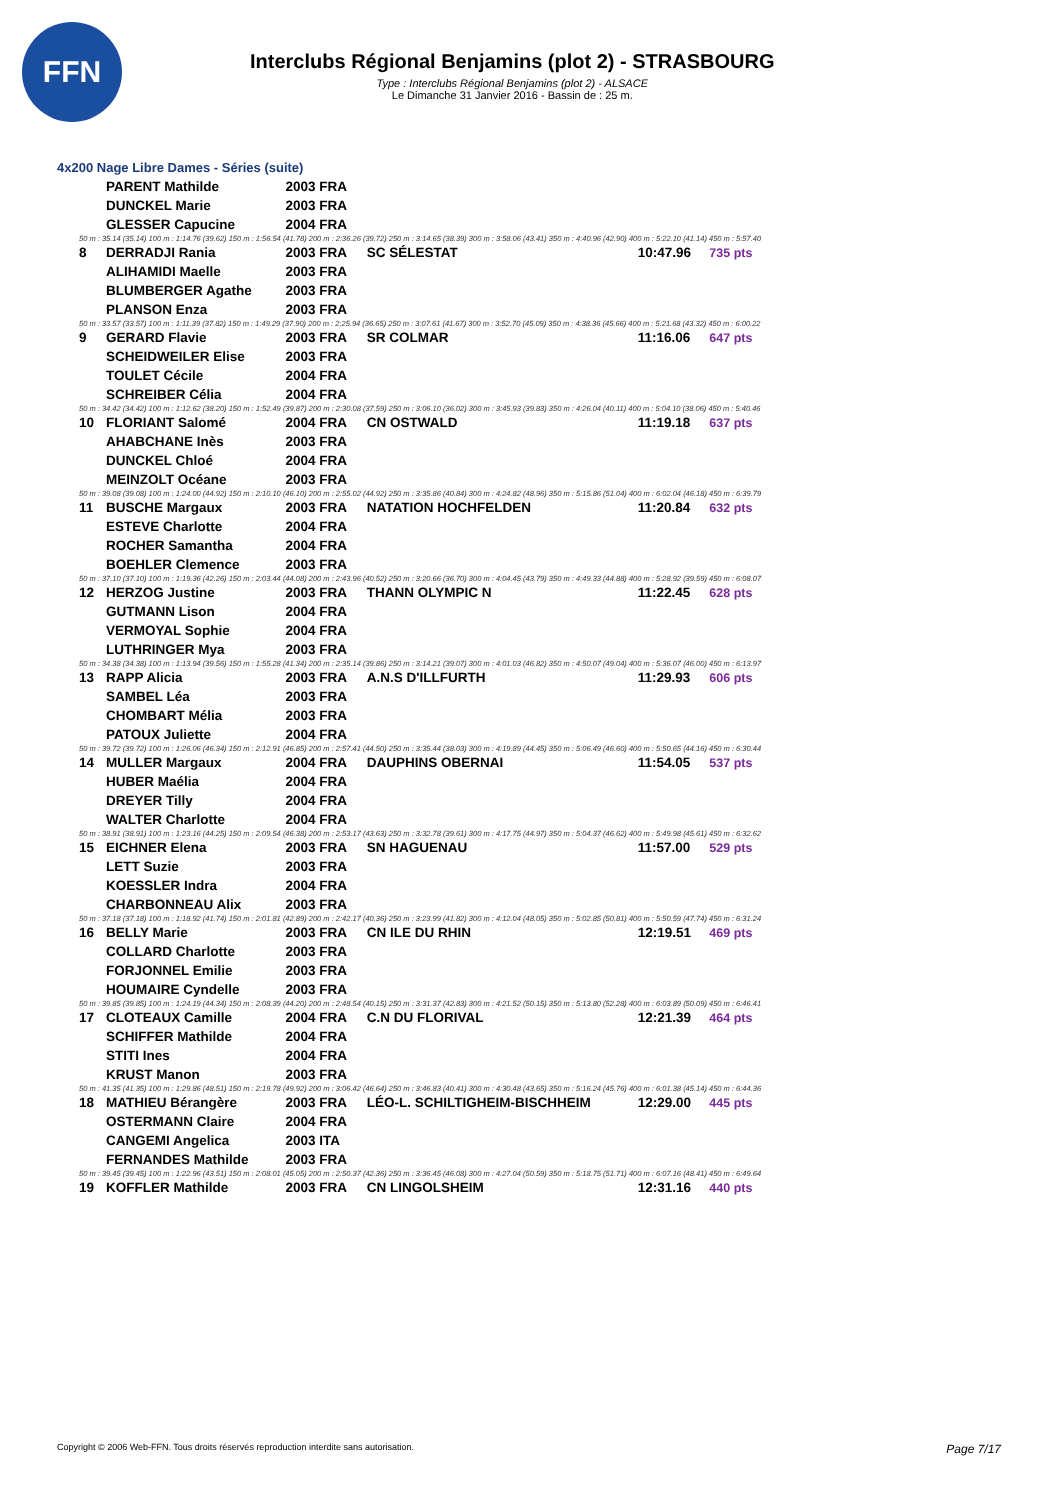FFN
Interclubs Régional Benjamins (plot 2) - STRASBOURG
Type : Interclubs Régional Benjamins (plot 2) - ALSACE
Le Dimanche 31 Janvier 2016 - Bassin de : 25 m.
4x200 Nage Libre Dames - Séries (suite)
| | PARENT Mathilde | 2003 FRA | | | |
| | DUNCKEL Marie | 2003 FRA | | | |
| | GLESSER Capucine | 2004 FRA | | | |
| 50 m : 35.14 (35.14) 100 m : 1:14.76 (39.62) 150 m : 1:56.54 (41.78) 200 m : 2:36.26 (39.72) 250 m : 3:14.65 (38.39) 300 m : 3:58.06 (43.41) 350 m : 4:40.96 (42.90) 400 m : 5:22.10 (41.14) 450 m : 5:57.40 | | | | | |
| 8 | DERRADJI Rania | 2003 FRA | SC SÉLESTAT | 10:47.96 | 735 pts |
| | ALIHAMIDI Maelle | 2003 FRA | | | |
| | BLUMBERGER Agathe | 2003 FRA | | | |
| | PLANSON Enza | 2003 FRA | | | |
| 50 m : 33.57 (33.57) 100 m : 1:11.39 (37.82) 150 m : 1:49.29 (37.90) 200 m : 2:25.94 (36.65) 250 m : 3:07.61 (41.67) 300 m : 3:52.70 (45.09) 350 m : 4:38.36 (45.66) 400 m : 5:21.68 (43.32) 450 m : 6:00.22 | | | | | |
| 9 | GERARD Flavie | 2003 FRA | SR COLMAR | 11:16.06 | 647 pts |
| | SCHEIDWEILER Elise | 2003 FRA | | | |
| | TOULET Cécile | 2004 FRA | | | |
| | SCHREIBER Célia | 2004 FRA | | | |
| 50 m : 34.42 (34.42) 100 m : 1:12.62 (38.20) 150 m : 1:52.49 (39.87) 200 m : 2:30.08 (37.59) 250 m : 3:06.10 (36.02) 300 m : 3:45.93 (39.83) 350 m : 4:26.04 (40.11) 400 m : 5:04.10 (38.06) 450 m : 5:40.46 | | | | | |
| 10 | FLORIANT Salomé | 2004 FRA | CN OSTWALD | 11:19.18 | 637 pts |
| | AHABCHANE Inès | 2003 FRA | | | |
| | DUNCKEL Chloé | 2004 FRA | | | |
| | MEINZOLT Océane | 2003 FRA | | | |
| 50 m : 39.08 (39.08) 100 m : 1:24.00 (44.92) 150 m : 2:10.10 (46.10) 200 m : 2:55.02 (44.92) 250 m : 3:35.86 (40.84) 300 m : 4:24.82 (48.96) 350 m : 5:15.86 (51.04) 400 m : 6:02.04 (46.18) 450 m : 6:39.79 | | | | | |
| 11 | BUSCHE Margaux | 2003 FRA | NATATION HOCHFELDEN | 11:20.84 | 632 pts |
| | ESTEVE Charlotte | 2004 FRA | | | |
| | ROCHER Samantha | 2004 FRA | | | |
| | BOEHLER Clemence | 2003 FRA | | | |
| 50 m : 37.10 (37.10) 100 m : 1:19.36 (42.26) 150 m : 2:03.44 (44.08) 200 m : 2:43.96 (40.52) 250 m : 3:20.66 (36.70) 300 m : 4:04.45 (43.79) 350 m : 4:49.33 (44.88) 400 m : 5:28.92 (39.59) 450 m : 6:08.07 | | | | | |
| 12 | HERZOG Justine | 2003 FRA | THANN OLYMPIC N | 11:22.45 | 628 pts |
| | GUTMANN Lison | 2004 FRA | | | |
| | VERMOYAL Sophie | 2004 FRA | | | |
| | LUTHRINGER Mya | 2003 FRA | | | |
| 50 m : 34.38 (34.38) 100 m : 1:13.94 (39.56) 150 m : 1:55.28 (41.34) 200 m : 2:35.14 (39.86) 250 m : 3:14.21 (39.07) 300 m : 4:01.03 (46.82) 350 m : 4:50.07 (49.04) 400 m : 5:36.07 (46.00) 450 m : 6:13.97 | | | | | |
| 13 | RAPP Alicia | 2003 FRA | A.N.S D'ILLFURTH | 11:29.93 | 606 pts |
| | SAMBEL Léa | 2003 FRA | | | |
| | CHOMBART Mélia | 2003 FRA | | | |
| | PATOUX Juliette | 2004 FRA | | | |
| 50 m : 39.72 (39.72) 100 m : 1:26.06 (46.34) 150 m : 2:12.91 (46.85) 200 m : 2:57.41 (44.50) 250 m : 3:35.44 (38.03) 300 m : 4:19.89 (44.45) 350 m : 5:06.49 (46.60) 400 m : 5:50.65 (44.16) 450 m : 6:30.44 | | | | | |
| 14 | MULLER Margaux | 2004 FRA | DAUPHINS OBERNAI | 11:54.05 | 537 pts |
| | HUBER Maélia | 2004 FRA | | | |
| | DREYER Tilly | 2004 FRA | | | |
| | WALTER Charlotte | 2004 FRA | | | |
| 50 m : 38.91 (38.91) 100 m : 1:23.16 (44.25) 150 m : 2:09.54 (46.38) 200 m : 2:53.17 (43.63) 250 m : 3:32.78 (39.61) 300 m : 4:17.75 (44.97) 350 m : 5:04.37 (46.62) 400 m : 5:49.98 (45.61) 450 m : 6:32.62 | | | | | |
| 15 | EICHNER Elena | 2003 FRA | SN HAGUENAU | 11:57.00 | 529 pts |
| | LETT Suzie | 2003 FRA | | | |
| | KOESSLER Indra | 2004 FRA | | | |
| | CHARBONNEAU Alix | 2003 FRA | | | |
| 50 m : 37.18 (37.18) 100 m : 1:18.92 (41.74) 150 m : 2:01.81 (42.89) 200 m : 2:42.17 (40.36) 250 m : 3:23.99 (41.82) 300 m : 4:12.04 (48.05) 350 m : 5:02.85 (50.81) 400 m : 5:50.59 (47.74) 450 m : 6:31.24 | | | | | |
| 16 | BELLY Marie | 2003 FRA | CN ILE DU RHIN | 12:19.51 | 469 pts |
| | COLLARD Charlotte | 2003 FRA | | | |
| | FORJONNEL Emilie | 2003 FRA | | | |
| | HOUMAIRE Cyndelle | 2003 FRA | | | |
| 50 m : 39.85 (39.85) 100 m : 1:24.19 (44.34) 150 m : 2:08.39 (44.20) 200 m : 2:48.54 (40.15) 250 m : 3:31.37 (42.83) 300 m : 4:21.52 (50.15) 350 m : 5:13.80 (52.28) 400 m : 6:03.89 (50.09) 450 m : 6:46.41 | | | | | |
| 17 | CLOTEAUX Camille | 2004 FRA | C.N DU FLORIVAL | 12:21.39 | 464 pts |
| | SCHIFFER Mathilde | 2004 FRA | | | |
| | STITI Ines | 2004 FRA | | | |
| | KRUST Manon | 2003 FRA | | | |
| 50 m : 41.35 (41.35) 100 m : 1:29.86 (48.51) 150 m : 2:19.78 (49.92) 200 m : 3:06.42 (46.64) 250 m : 3:46.83 (40.41) 300 m : 4:30.48 (43.65) 350 m : 5:16.24 (45.76) 400 m : 6:01.38 (45.14) 450 m : 6:44.36 | | | | | |
| 18 | MATHIEU Bérangère | 2003 FRA | LÉO-L. SCHILTIGHEIM-BISCHHEIM | 12:29.00 | 445 pts |
| | OSTERMANN Claire | 2004 FRA | | | |
| | CANGEMI Angelica | 2003 ITA | | | |
| | FERNANDES Mathilde | 2003 FRA | | | |
| 50 m : 39.45 (39.45) 100 m : 1:22.96 (43.51) 150 m : 2:08.01 (45.05) 200 m : 2:50.37 (42.36) 250 m : 3:36.45 (46.08) 300 m : 4:27.04 (50.59) 350 m : 5:18.75 (51.71) 400 m : 6:07.16 (48.41) 450 m : 6:49.64 | | | | | |
| 19 | KOFFLER Mathilde | 2003 FRA | CN LINGOLSHEIM | 12:31.16 | 440 pts |
Copyright © 2006 Web-FFN. Tous droits réservés reproduction interdite sans autorisation. Page 7/17